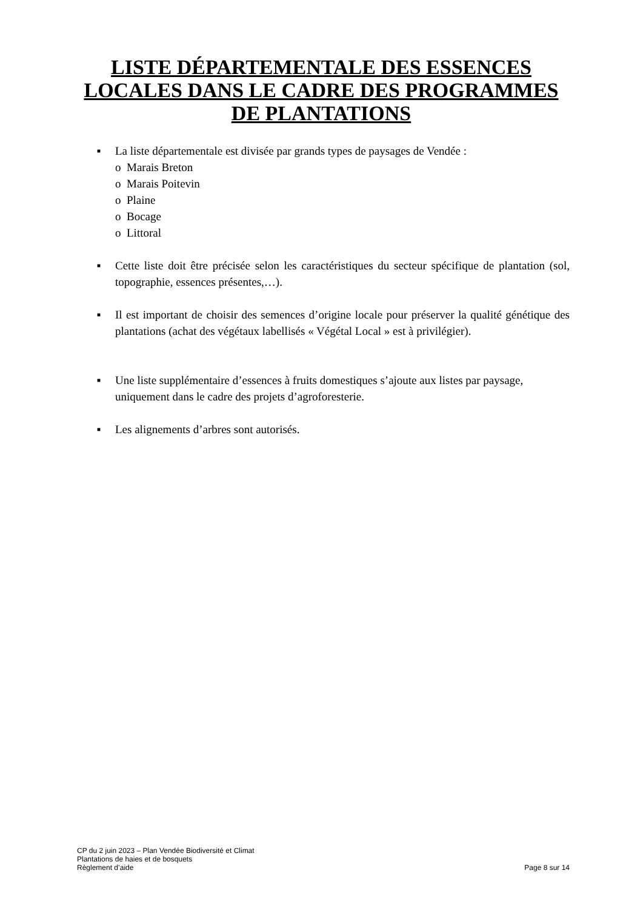LISTE DÉPARTEMENTALE DES ESSENCES LOCALES DANS LE CADRE DES PROGRAMMES DE PLANTATIONS
■
La liste départementale est divisée par grands types de paysages de Vendée :
o Marais Breton
o Marais Poitevin
o Plaine
o Bocage
o Littoral
■
Cette liste doit être précisée selon les caractéristiques du secteur spécifique de plantation (sol, topographie, essences présentes,…).
■
Il est important de choisir des semences d’origine locale pour préserver la qualité génétique des plantations (achat des végétaux labellisés « Végétal Local » est à privilégier).
■
Une liste supplémentaire d’essences à fruits domestiques s’ajoute aux listes par paysage, uniquement dans le cadre des projets d’agroforesterie.
■
Les alignements d’arbres sont autorisés.
CP du 2 juin 2023 – Plan Vendée Biodiversité et Climat
Plantations de haies et de bosquets
Règlement d’aide Page 8 sur 14